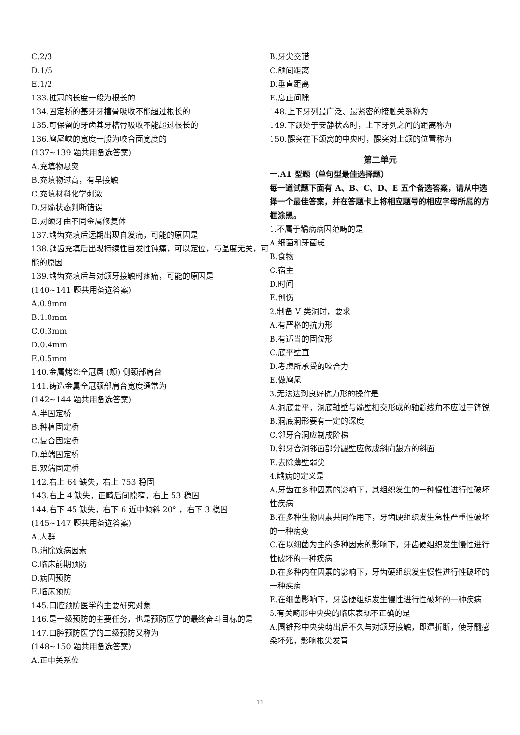C.2/3
D.1/5
E.1/2
133.桩冠的长度一般为根长的
134.固定桥的基牙牙槽骨吸收不能超过根长的
135.可保留的牙齿其牙槽骨吸收不能超过根长的
136.鸠尾峡的宽度一般为咬合面宽度的
(137~139 题共用备选答案)
A.充填物悬突
B.充填物过高，有早接触
C.充填材料化学刺激
D.牙髓状态判断错误
E.对颌牙由不同金属修复体
137.龋齿充填后远期出现自发痛，可能的原因是
138.龋齿充填后出现持续性自发性钝痛，可以定位，与温度无关，可能的原因
139.龋齿充填后与对颌牙接触时疼痛，可能的原因是
(140~141 题共用备选答案)
A.0.9mm
B.1.0mm
C.0.3mm
D.0.4mm
E.0.5mm
140.金属烤瓷全冠唇 (颊) 侧颈部肩台
141.铸造金属全冠颈部肩台宽度通常为
(142~144 题共用备选答案)
A.半固定桥
B.种植固定桥
C.复合固定桥
D.单端固定桥
E.双端固定桥
142.右上 64 缺失，右上 753 稳固
143.右上 4 缺失，正畸后间隙窄，右上 53 稳固
144.右下 45 缺失，右下 6 近中倾斜 20° ，右下 3 稳固
(145~147 题共用备选答案)
A.人群
B.消除致病因素
C.临床前期预防
D.病因预防
E.临床预防
145.口腔预防医学的主要研究对象
146.是一级预防的主要任务，也是预防医学的最终奋斗目标的是
147.口腔预防医学的二级预防又称为
(148~150 题共用备选答案)
A.正中关系位
B.牙尖交错
C.颌间距离
D.垂直距离
E.息止间隙
148.上下牙列最广泛、最紧密的接触关系称为
149.下颌处于安静状态时，上下牙列之间的距离称为
150.髁突在下颌窝的中央时，髁突对上颌的位置称为
第二单元
一.A1 型题（单句型最佳选择题）
每一道试题下面有 A、B、C、D、E 五个备选答案，请从中选择一个最佳答案，并在答题卡上将相应题号的相应字母所属的方框涂黑。
1.不属于龋病病因范畴的是
A.细菌和牙菌斑
B.食物
C.宿主
D.时间
E.创伤
2.制备 V 类洞时，要求
A.有严格的抗力形
B.有适当的固位形
C.底平壁直
D.考虑所承受的咬合力
E.做鸠尾
3.无法达到良好抗力形的操作是
A.洞底要平，洞底轴壁与髓壁相交形成的轴髓线角不应过于锋锐
B.洞底洞形要有一定的深度
C.邻牙合洞应制成阶梯
D.邻牙合洞邻面部分龈壁应做成斜向龈方的斜面
E.去除薄壁弱尖
4.龋病的定义是
A,牙齿在多种因素的影响下，其组织发生的一种慢性进行性破坏性疾病
B.在多种生物因素共同作用下，牙齿硬组织发生急性严重性破坏的一种病变
C.在以细菌为主的多种因素的影响下，牙齿硬组织发生慢性进行性破坏的一种疾病
D.在多种内在因素的影响下，牙齿硬组织发生慢性进行性破坏的一种疾病
E.在细菌影响下，牙齿硬组织发生慢性进行性破坏的一种疾病
5.有关畸形中央尖的临床表现不正确的是
A.圆锥形中央尖萌出后不久与对颌牙接触，即遭折断，使牙髓感染坏死，影响根尖发育
11